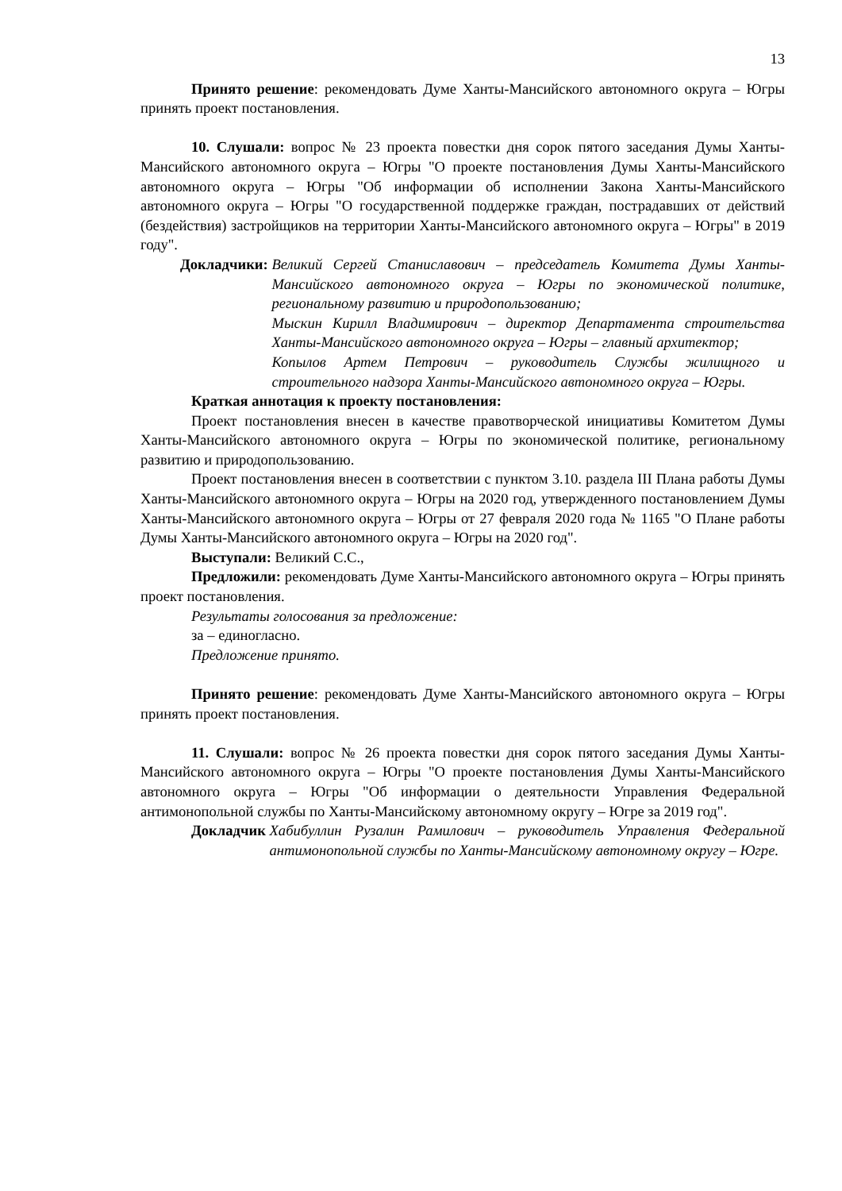13
Принято решение: рекомендовать Думе Ханты-Мансийского автономного округа – Югры принять проект постановления.
10. Слушали: вопрос № 23 проекта повестки дня сорок пятого заседания Думы Ханты-Мансийского автономного округа – Югры "О проекте постановления Думы Ханты-Мансийского автономного округа – Югры "Об информации об исполнении Закона Ханты-Мансийского автономного округа – Югры "О государственной поддержке граждан, пострадавших от действий (бездействия) застройщиков на территории Ханты-Мансийского автономного округа – Югры" в 2019 году".
Докладчики: Великий Сергей Станиславович – председатель Комитета Думы Ханты-Мансийского автономного округа – Югры по экономической политике, региональному развитию и природопользованию;
Мыскин Кирилл Владимирович – директор Департамента строительства Ханты-Мансийского автономного округа – Югры – главный архитектор;
Копылов Артем Петрович – руководитель Службы жилищного и строительного надзора Ханты-Мансийского автономного округа – Югры.
Краткая аннотация к проекту постановления:
Проект постановления внесен в качестве правотворческой инициативы Комитетом Думы Ханты-Мансийского автономного округа – Югры по экономической политике, региональному развитию и природопользованию.
Проект постановления внесен в соответствии с пунктом 3.10. раздела III Плана работы Думы Ханты-Мансийского автономного округа – Югры на 2020 год, утвержденного постановлением Думы Ханты-Мансийского автономного округа – Югры от 27 февраля 2020 года № 1165 "О Плане работы Думы Ханты-Мансийского автономного округа – Югры на 2020 год".
Выступали: Великий С.С.,
Предложили: рекомендовать Думе Ханты-Мансийского автономного округа – Югры принять проект постановления.
Результаты голосования за предложение:
за – единогласно.
Предложение принято.
Принято решение: рекомендовать Думе Ханты-Мансийского автономного округа – Югры принять проект постановления.
11. Слушали: вопрос № 26 проекта повестки дня сорок пятого заседания Думы Ханты-Мансийского автономного округа – Югры "О проекте постановления Думы Ханты-Мансийского автономного округа – Югры "Об информации о деятельности Управления Федеральной антимонопольной службы по Ханты-Мансийскому автономному округу – Югре за 2019 год".
Докладчик Хабибуллин Рузалин Рамилович – руководитель Управления Федеральной антимонопольной службы по Ханты-Мансийскому автономному округу – Югре.